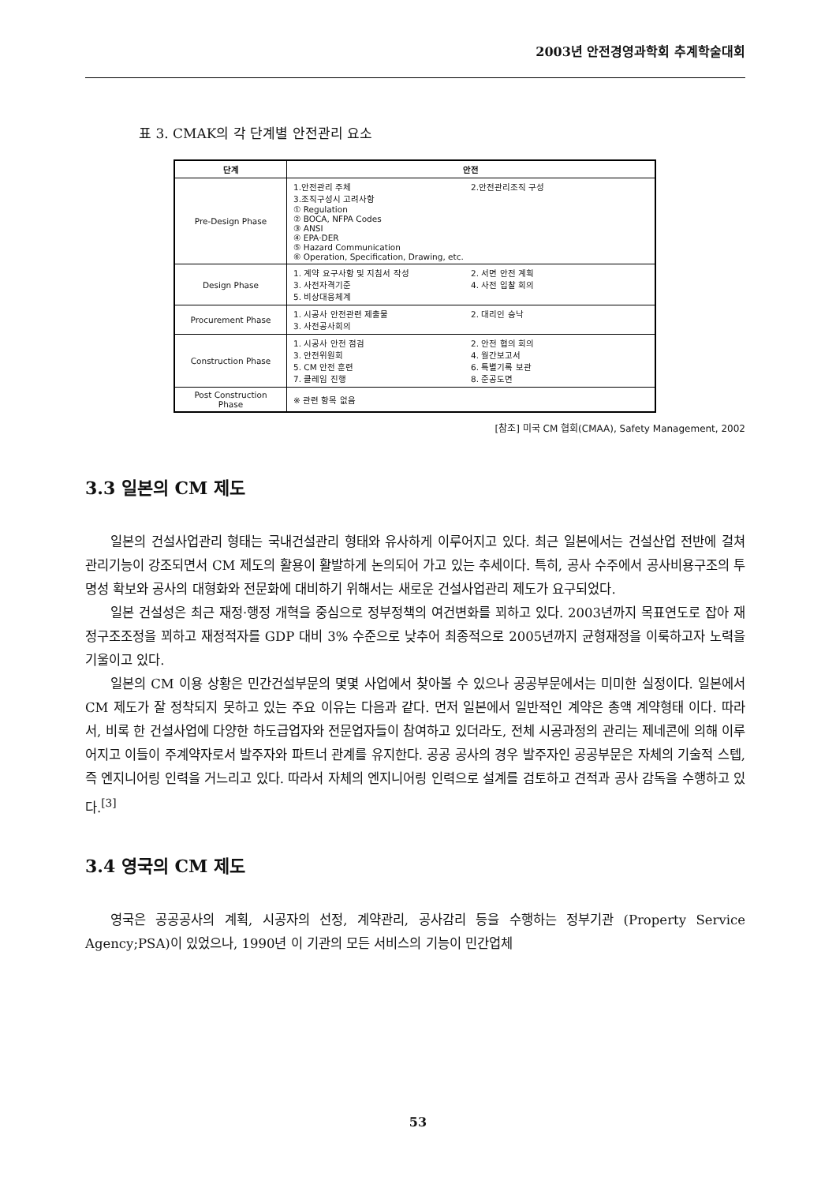2003년 안전경영과학회 추계학술대회
표 3. CMAK의 각 단계별 안전관리 요소
| 단계 | 안전 |
| --- | --- |
| Pre-Design Phase | 1.안전관리 주체 2.안전관리조직 구성 3.조직구성시 고려사항 ① Regulation ② BOCA, NFPA Codes ③ ANSI ④ EPA·DER ⑤ Hazard Communication ⑥ Operation, Specification, Drawing, etc. |
| Design Phase | 1. 계약 요구사항 및 지침서 작성 2. 서면 안전 계획 3. 사전자격기준 4. 사전 입찰 회의 5. 비상대응체계 |
| Procurement Phase | 1. 시공사 안전관련 제출물 2. 대리인 승낙 3. 사전공사회의 |
| Construction Phase | 1. 시공사 안전 점검 2. 안전 협의 회의 3. 안전위원회 4. 월간보고서 5. CM 안전 훈련 6. 특별기록 보관 7. 클레임 진행 8. 준공도면 |
| Post Construction Phase | ※ 관련 항목 없음 |
[참조] 미국 CM 협회(CMAA), Safety Management, 2002
3.3 일본의 CM 제도
일본의 건설사업관리 형태는 국내건설관리 형태와 유사하게 이루어지고 있다. 최근 일본에서는 건설산업 전반에 걸쳐 관리기능이 강조되면서 CM 제도의 활용이 활발하게 논의되어 가고 있는 추세이다. 특히, 공사 수주에서 공사비용구조의 투명성 확보와 공사의 대형화와 전문화에 대비하기 위해서는 새로운 건설사업관리 제도가 요구되었다.
일본 건설성은 최근 재정·행정 개혁을 중심으로 정부정책의 여건변화를 꾀하고 있다. 2003년까지 목표연도로 잡아 재정구조조정을 꾀하고 재정적자를 GDP 대비 3% 수준으로 낮추어 최종적으로 2005년까지 균형재정을 이룩하고자 노력을 기울이고 있다.
일본의 CM 이용 상황은 민간건설부문의 몇몇 사업에서 찾아볼 수 있으나 공공부문에서는 미미한 실정이다. 일본에서 CM 제도가 잘 정착되지 못하고 있는 주요 이유는 다음과 같다. 먼저 일본에서 일반적인 계약은 총액 계약형태 이다. 따라서, 비록 한 건설사업에 다양한 하도급업자와 전문업자들이 참여하고 있더라도, 전체 시공과정의 관리는 제네콘에 의해 이루어지고 이들이 주계약자로서 발주자와 파트너 관계를 유지한다. 공공 공사의 경우 발주자인 공공부문은 자체의 기술적 스텝, 즉 엔지니어링 인력을 거느리고 있다. 따라서 자체의 엔지니어링 인력으로 설계를 검토하고 견적과 공사 감독을 수행하고 있다.<sup>[3]</sup>
3.4 영국의 CM 제도
영국은 공공공사의 계획, 시공자의 선정, 계약관리, 공사감리 등을 수행하는 정부기관 (Property Service Agency;PSA)이 있었으나, 1990년 이 기관의 모든 서비스의 기능이 민간업체
53